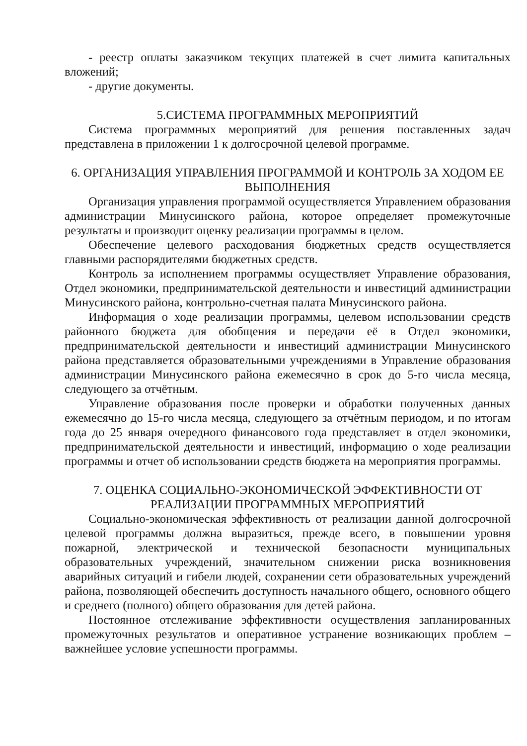- реестр оплаты заказчиком текущих платежей в счет лимита капитальных вложений;
- другие документы.
5.СИСТЕМА ПРОГРАММНЫХ МЕРОПРИЯТИЙ
Система программных мероприятий для решения поставленных задач представлена в приложении 1 к долгосрочной целевой программе.
6. ОРГАНИЗАЦИЯ УПРАВЛЕНИЯ ПРОГРАММОЙ И КОНТРОЛЬ ЗА ХОДОМ ЕЕ ВЫПОЛНЕНИЯ
Организация управления программой осуществляется Управлением образования администрации Минусинского района, которое определяет промежуточные результаты и производит оценку реализации программы в целом.
Обеспечение целевого расходования бюджетных средств осуществляется главными распорядителями бюджетных средств.
Контроль за исполнением программы осуществляет Управление образования, Отдел экономики, предпринимательской деятельности и инвестиций администрации Минусинского района, контрольно-счетная палата Минусинского района.
Информация о ходе реализации программы, целевом использовании средств районного бюджета для обобщения и передачи её в Отдел экономики, предпринимательской деятельности и инвестиций администрации Минусинского района представляется образовательными учреждениями в Управление образования администрации Минусинского района ежемесячно в срок до 5-го числа месяца, следующего за отчётным.
Управление образования после проверки и обработки полученных данных ежемесячно до 15-го числа месяца, следующего за отчётным периодом, и по итогам года до 25 января очередного финансового года представляет в отдел экономики, предпринимательской деятельности и инвестиций, информацию о ходе реализации программы и отчет об использовании средств бюджета на мероприятия программы.
7. ОЦЕНКА СОЦИАЛЬНО-ЭКОНОМИЧЕСКОЙ ЭФФЕКТИВНОСТИ ОТ РЕАЛИЗАЦИИ ПРОГРАММНЫХ МЕРОПРИЯТИЙ
Социально-экономическая эффективность от реализации данной долгосрочной целевой программы должна выразиться, прежде всего, в повышении уровня пожарной, электрической и технической безопасности муниципальных образовательных учреждений, значительном снижении риска возникновения аварийных ситуаций и гибели людей, сохранении сети образовательных учреждений района, позволяющей обеспечить доступность начального общего, основного общего и среднего (полного) общего образования для детей района.
Постоянное отслеживание эффективности осуществления запланированных промежуточных результатов и оперативное устранение возникающих проблем – важнейшее условие успешности программы.